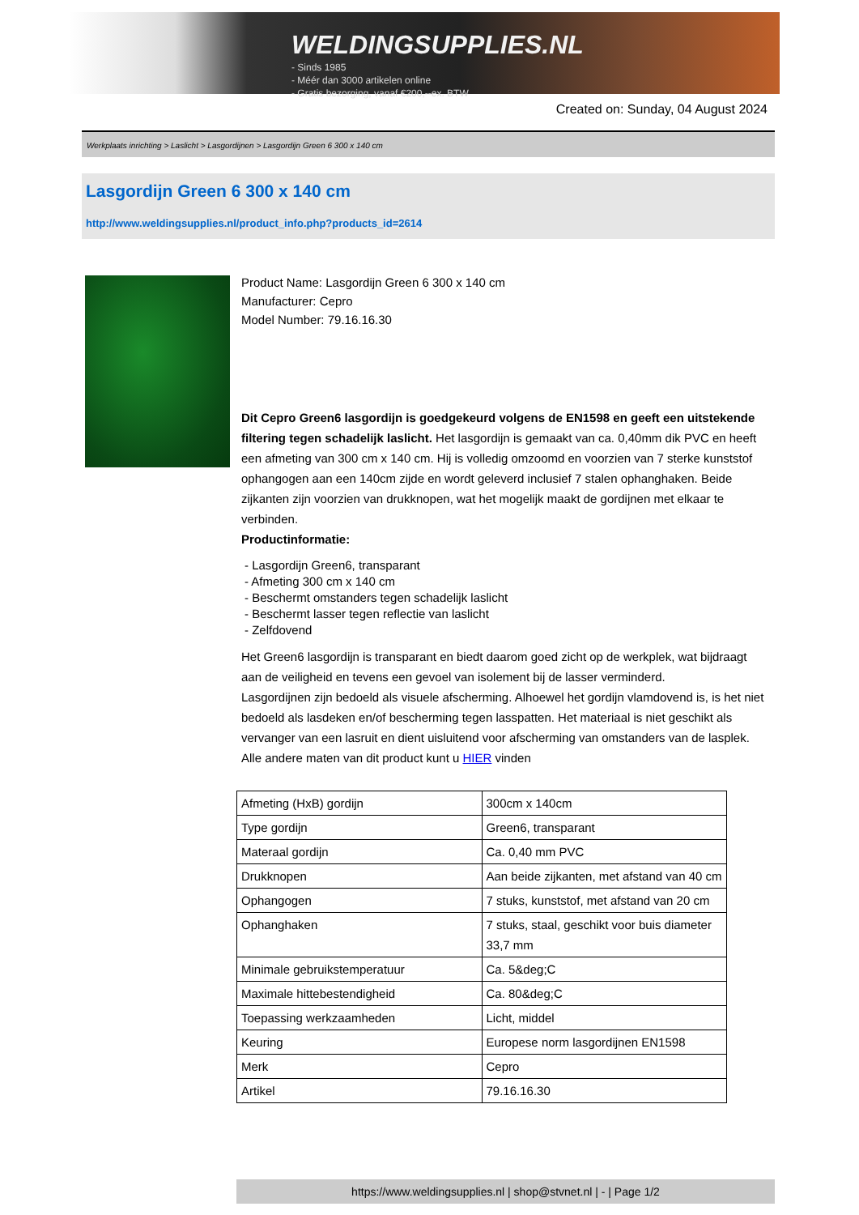WELDINGSUPPLIES.NL
- Sinds 1985
- Méér dan 3000 artikelen online
- Gratis bezorging, vanaf €200,--ex. BTW
Created on: Sunday, 04 August 2024
Werkplaats inrichting > Laslicht > Lasgordijnen > Lasgordijn Green 6 300 x 140 cm
Lasgordijn Green 6 300 x 140 cm
http://www.weldingsupplies.nl/product_info.php?products_id=2614
Product Name: Lasgordijn Green 6 300 x 140 cm
Manufacturer: Cepro
Model Number: 79.16.16.30
Dit Cepro Green6 lasgordijn is goedgekeurd volgens de EN1598 en geeft een uitstekende filtering tegen schadelijk laslicht. Het lasgordijn is gemaakt van ca. 0,40mm dik PVC en heeft een afmeting van 300 cm x 140 cm. Hij is volledig omzoomd en voorzien van 7 sterke kunststof ophangogen aan een 140cm zijde en wordt geleverd inclusief 7 stalen ophanghaken. Beide zijkanten zijn voorzien van drukknopen, wat het mogelijk maakt de gordijnen met elkaar te verbinden.
Productinformatie:
- Lasgordijn Green6, transparant
- Afmeting 300 cm x 140 cm
- Beschermt omstanders tegen schadelijk laslicht
- Beschermt lasser tegen reflectie van laslicht
- Zelfdovend
Het Green6 lasgordijn is transparant en biedt daarom goed zicht op de werkplek, wat bijdraagt aan de veiligheid en tevens een gevoel van isolement bij de lasser verminderd.
Lasgordijnen zijn bedoeld als visuele afscherming. Alhoewel het gordijn vlamdovend is, is het niet bedoeld als lasdeken en/of bescherming tegen lasspatten. Het materiaal is niet geschikt als vervanger van een lasruit en dient uisluitend voor afscherming van omstanders van de lasplek.
Alle andere maten van dit product kunt u HIER vinden
| Afmeting (HxB) gordijn | 300cm x 140cm |
| Type gordijn | Green6, transparant |
| Materaal gordijn | Ca. 0,40 mm PVC |
| Drukknopen | Aan beide zijkanten, met afstand van 40 cm |
| Ophangogen | 7 stuks, kunststof, met afstand van 20 cm |
| Ophanghaken | 7 stuks, staal, geschikt voor buis diameter 33,7 mm |
| Minimale gebruikstemperatuur | Ca. 5&deg;C |
| Maximale hittebestendigheid | Ca. 80&deg;C |
| Toepassing werkzaamheden | Licht, middel |
| Keuring | Europese norm lasgordijnen EN1598 |
| Merk | Cepro |
| Artikel | 79.16.16.30 |
https://www.weldingsupplies.nl | shop@stvnet.nl | - | Page 1/2